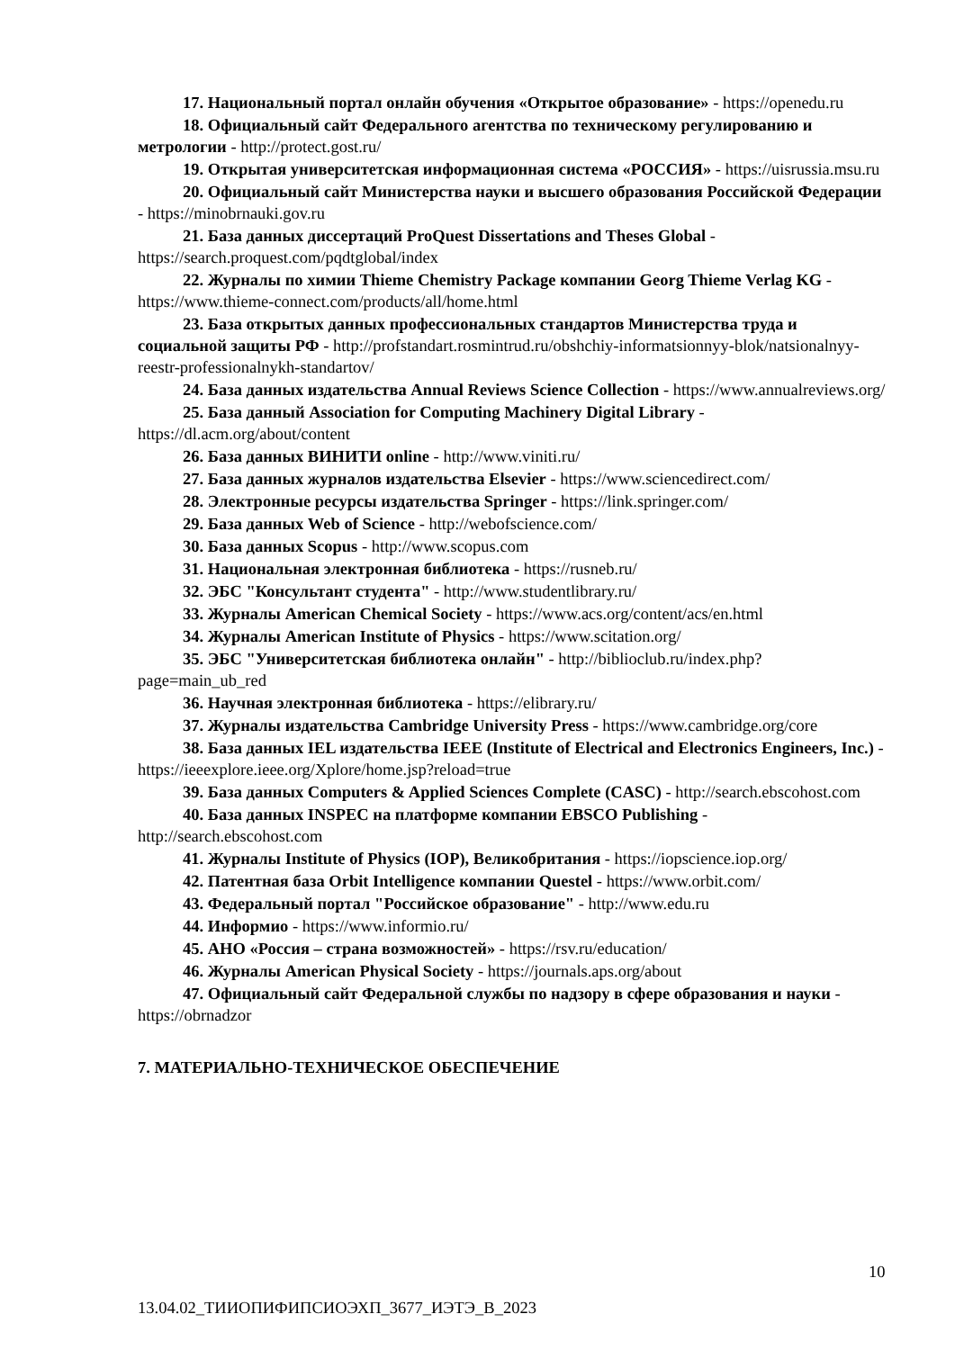17. Национальный портал онлайн обучения «Открытое образование» - https://openedu.ru
18. Официальный сайт Федерального агентства по техническому регулированию и метрологии - http://protect.gost.ru/
19. Открытая университетская информационная система «РОССИЯ» - https://uisrussia.msu.ru
20. Официальный сайт Министерства науки и высшего образования Российской Федерации - https://minobrnauki.gov.ru
21. База данных диссертаций ProQuest Dissertations and Theses Global - https://search.proquest.com/pqdtglobal/index
22. Журналы по химии Thieme Chemistry Package компании Georg Thieme Verlag KG - https://www.thieme-connect.com/products/all/home.html
23. База открытых данных профессиональных стандартов Министерства труда и социальной защиты РФ - http://profstandart.rosmintrud.ru/obshchiy-informatsionnyy-blok/natsionalnyy-reestr-professionalnykh-standartov/
24. База данных издательства Annual Reviews Science Collection - https://www.annualreviews.org/
25. База данный Association for Computing Machinery Digital Library - https://dl.acm.org/about/content
26. База данных ВИНИТИ online - http://www.viniti.ru/
27. База данных журналов издательства Elsevier - https://www.sciencedirect.com/
28. Электронные ресурсы издательства Springer - https://link.springer.com/
29. База данных Web of Science - http://webofscience.com/
30. База данных Scopus - http://www.scopus.com
31. Национальная электронная библиотека - https://rusneb.ru/
32. ЭБС "Консультант студента" - http://www.studentlibrary.ru/
33. Журналы American Chemical Society - https://www.acs.org/content/acs/en.html
34. Журналы American Institute of Physics - https://www.scitation.org/
35. ЭБС "Университетская библиотека онлайн" - http://biblioclub.ru/index.php?page=main_ub_red
36. Научная электронная библиотека - https://elibrary.ru/
37. Журналы издательства Cambridge University Press - https://www.cambridge.org/core
38. База данных IEL издательства IEEE (Institute of Electrical and Electronics Engineers, Inc.) - https://ieeexplore.ieee.org/Xplore/home.jsp?reload=true
39. База данных Computers & Applied Sciences Complete (CASC) - http://search.ebscohost.com
40. База данных INSPEC на платформе компании EBSCO Publishing - http://search.ebscohost.com
41. Журналы Institute of Physics (IOP), Великобритания - https://iopscience.iop.org/
42. Патентная база Orbit Intelligence компании Questel - https://www.orbit.com/
43. Федеральный портал "Российское образование" - http://www.edu.ru
44. Информио - https://www.informio.ru/
45. АНО «Россия – страна возможностей» - https://rsv.ru/education/
46. Журналы American Physical Society - https://journals.aps.org/about
47. Официальный сайт Федеральной службы по надзору в сфере образования и науки - https://obrnadzor
7. МАТЕРИАЛЬНО-ТЕХНИЧЕСКОЕ ОБЕСПЕЧЕНИЕ
10
13.04.02_ТИИОПИФИПСИОЭХП_3677_ИЭТЭ_В_2023